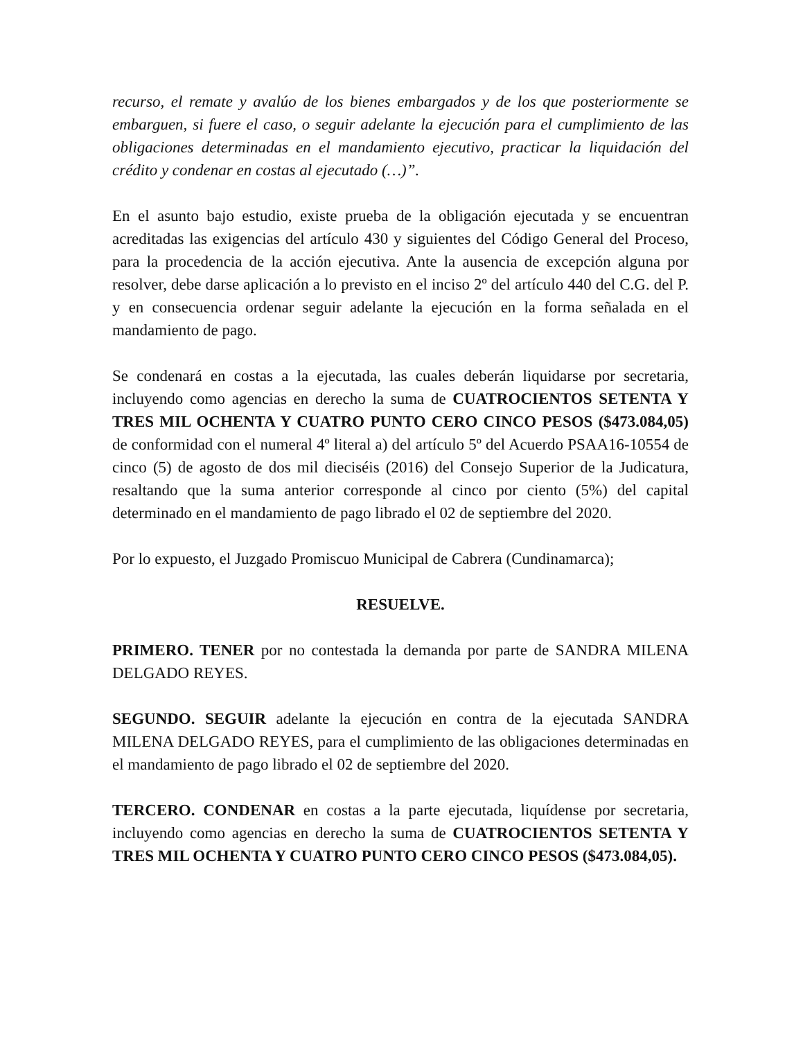recurso, el remate y avalúo de los bienes embargados y de los que posteriormente se embarguen, si fuere el caso, o seguir adelante la ejecución para el cumplimiento de las obligaciones determinadas en el mandamiento ejecutivo, practicar la liquidación del crédito y condenar en costas al ejecutado (…)”.
En el asunto bajo estudio, existe prueba de la obligación ejecutada y se encuentran acreditadas las exigencias del artículo 430 y siguientes del Código General del Proceso, para la procedencia de la acción ejecutiva. Ante la ausencia de excepción alguna por resolver, debe darse aplicación a lo previsto en el inciso 2º del artículo 440 del C.G. del P. y en consecuencia ordenar seguir adelante la ejecución en la forma señalada en el mandamiento de pago.
Se condenará en costas a la ejecutada, las cuales deberán liquidarse por secretaria, incluyendo como agencias en derecho la suma de CUATROCIENTOS SETENTA Y TRES MIL OCHENTA Y CUATRO PUNTO CERO CINCO PESOS ($473.084,05) de conformidad con el numeral 4º literal a) del artículo 5º del Acuerdo PSAA16-10554 de cinco (5) de agosto de dos mil dieciséis (2016) del Consejo Superior de la Judicatura, resaltando que la suma anterior corresponde al cinco por ciento (5%) del capital determinado en el mandamiento de pago librado el 02 de septiembre del 2020.
Por lo expuesto, el Juzgado Promiscuo Municipal de Cabrera (Cundinamarca);
RESUELVE.
PRIMERO. TENER por no contestada la demanda por parte de SANDRA MILENA DELGADO REYES.
SEGUNDO. SEGUIR adelante la ejecución en contra de la ejecutada SANDRA MILENA DELGADO REYES, para el cumplimiento de las obligaciones determinadas en el mandamiento de pago librado el 02 de septiembre del 2020.
TERCERO. CONDENAR en costas a la parte ejecutada, liquídense por secretaria, incluyendo como agencias en derecho la suma de CUATROCIENTOS SETENTA Y TRES MIL OCHENTA Y CUATRO PUNTO CERO CINCO PESOS ($473.084,05).